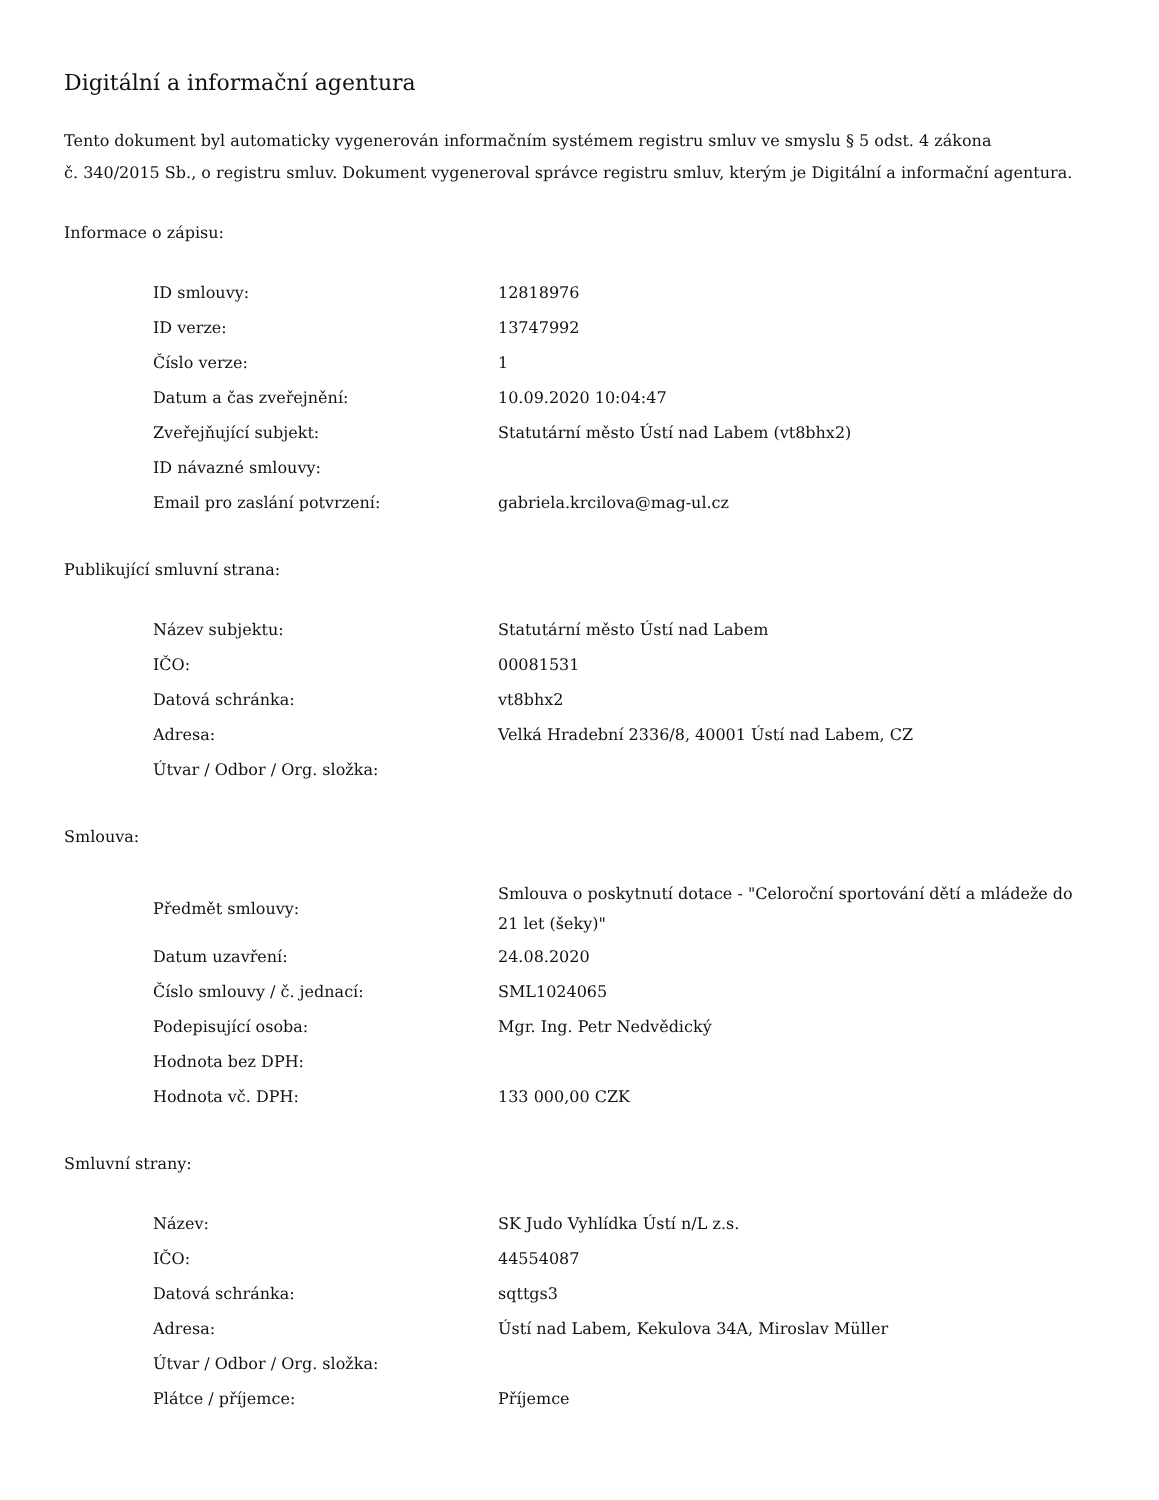Digitální a informační agentura
Tento dokument byl automaticky vygenerován informačním systémem registru smluv ve smyslu § 5 odst. 4 zákona
č. 340/2015 Sb., o registru smluv. Dokument vygeneroval správce registru smluv, kterým je Digitální a informační agentura.
Informace o zápisu:
| ID smlouvy: | 12818976 |
| ID verze: | 13747992 |
| Číslo verze: | 1 |
| Datum a čas zveřejnění: | 10.09.2020 10:04:47 |
| Zveřejňující subjekt: | Statutární město Ústí nad Labem (vt8bhx2) |
| ID návazné smlouvy: | |
| Email pro zaslání potvrzení: | gabriela.krcilova@mag-ul.cz |
Publikující smluvní strana:
| Název subjektu: | Statutární město Ústí nad Labem |
| IČO: | 00081531 |
| Datová schránka: | vt8bhx2 |
| Adresa: | Velká Hradební 2336/8, 40001 Ústí nad Labem, CZ |
| Útvar / Odbor / Org. složka: | |
Smlouva:
| Předmět smlouvy: | Smlouva o poskytnutí dotace - "Celoroční sportování dětí a mládeže do 21 let (šeky)" |
| Datum uzavření: | 24.08.2020 |
| Číslo smlouvy / č. jednací: | SML1024065 |
| Podepisující osoba: | Mgr. Ing. Petr Nedvědický |
| Hodnota bez DPH: | |
| Hodnota vč. DPH: | 133 000,00 CZK |
Smluvní strany:
| Název: | SK Judo Vyhlídka Ústí n/L z.s. |
| IČO: | 44554087 |
| Datová schránka: | sqttgs3 |
| Adresa: | Ústí nad Labem, Kekulova 34A, Miroslav Müller |
| Útvar / Odbor / Org. složka: | |
| Plátce / příjemce: | Příjemce |